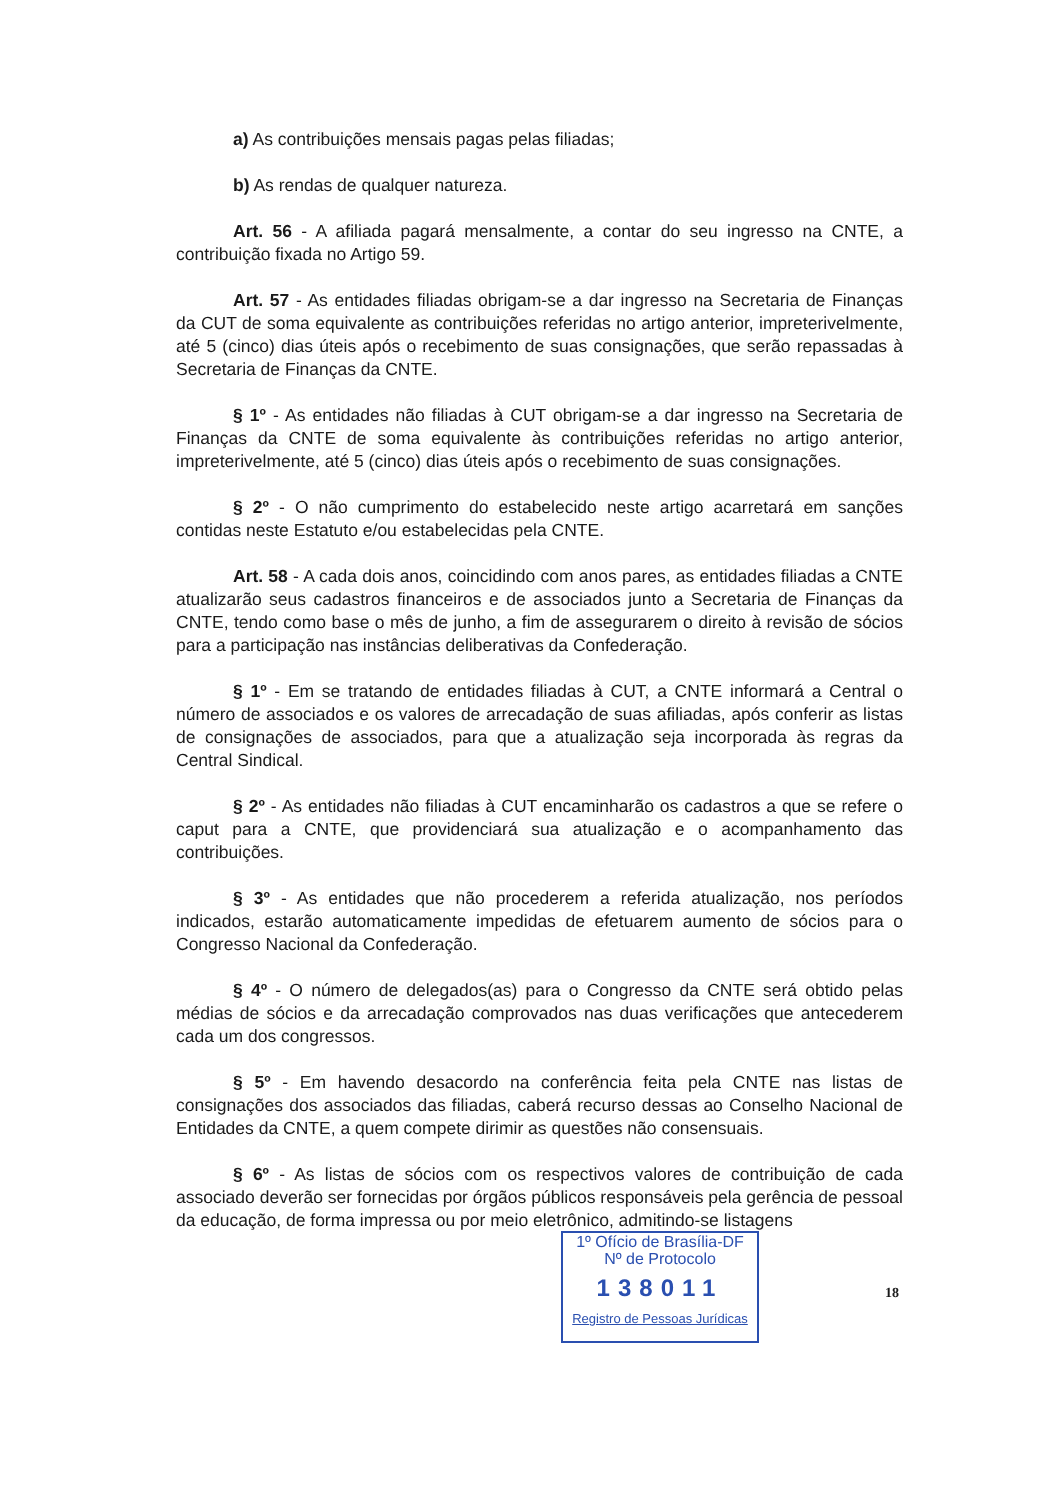a) As contribuições mensais pagas pelas filiadas;
b) As rendas de qualquer natureza.
Art. 56 - A afiliada pagará mensalmente, a contar do seu ingresso na CNTE, a contribuição fixada no Artigo 59.
Art. 57 - As entidades filiadas obrigam-se a dar ingresso na Secretaria de Finanças da CUT de soma equivalente as contribuições referidas no artigo anterior, impreterivelmente, até 5 (cinco) dias úteis após o recebimento de suas consignações, que serão repassadas à Secretaria de Finanças da CNTE.
§ 1º - As entidades não filiadas à CUT obrigam-se a dar ingresso na Secretaria de Finanças da CNTE de soma equivalente às contribuições referidas no artigo anterior, impreterivelmente, até 5 (cinco) dias úteis após o recebimento de suas consignações.
§ 2º - O não cumprimento do estabelecido neste artigo acarretará em sanções contidas neste Estatuto e/ou estabelecidas pela CNTE.
Art. 58 - A cada dois anos, coincidindo com anos pares, as entidades filiadas a CNTE atualizarão seus cadastros financeiros e de associados junto a Secretaria de Finanças da CNTE, tendo como base o mês de junho, a fim de assegurarem o direito à revisão de sócios para a participação nas instâncias deliberativas da Confederação.
§ 1º - Em se tratando de entidades filiadas à CUT, a CNTE informará a Central o número de associados e os valores de arrecadação de suas afiliadas, após conferir as listas de consignações de associados, para que a atualização seja incorporada às regras da Central Sindical.
§ 2º - As entidades não filiadas à CUT encaminharão os cadastros a que se refere o caput para a CNTE, que providenciará sua atualização e o acompanhamento das contribuições.
§ 3º - As entidades que não procederem a referida atualização, nos períodos indicados, estarão automaticamente impedidas de efetuarem aumento de sócios para o Congresso Nacional da Confederação.
§ 4º - O número de delegados(as) para o Congresso da CNTE será obtido pelas médias de sócios e da arrecadação comprovados nas duas verificações que antecederem cada um dos congressos.
§ 5º - Em havendo desacordo na conferência feita pela CNTE nas listas de consignações dos associados das filiadas, caberá recurso dessas ao Conselho Nacional de Entidades da CNTE, a quem compete dirimir as questões não consensuais.
§ 6º - As listas de sócios com os respectivos valores de contribuição de cada associado deverão ser fornecidas por órgãos públicos responsáveis pela gerência de pessoal da educação, de forma impressa ou por meio eletrônico, admitindo-se listagens
1º Ofício de Brasília-DF
Nº de Protocolo
138011
Registro de Pessoas Jurídicas
18